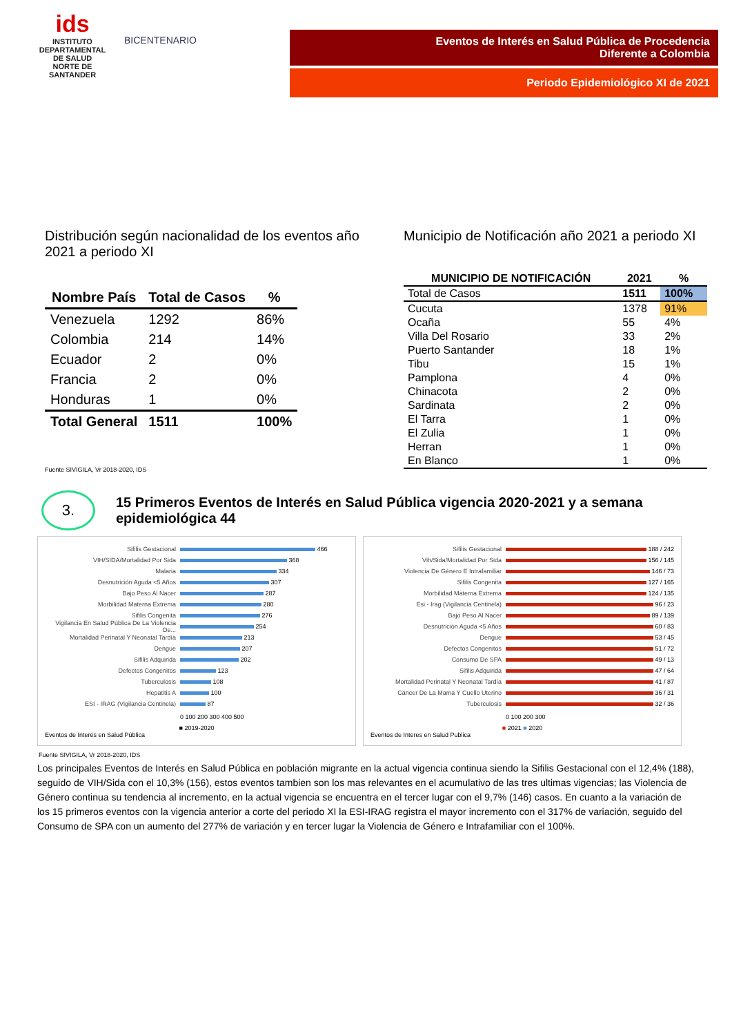ids
INSTITUTO DEPARTAMENTAL DE SALUD
NORTE DE SANTANDER
BICENTENARIO Eventos de Interés en Salud Pública de Procedencia
Diferente a Colombia
Periodo Epidemiológico XI de 2021
Distribución según nacionalidad de los eventos año 2021 a periodo XI
| Nombre País | Total de Casos | % |
| --- | --- | --- |
| Venezuela | 1292 | 86% |
| Colombia | 214 | 14% |
| Ecuador | 2 | 0% |
| Francia | 2 | 0% |
| Honduras | 1 | 0% |
| Total General | 1511 | 100% |
Fuente SIVIGILA, Vr 2018-2020, IDS
Municipio de Notificación año 2021 a periodo XI
| MUNICIPIO DE NOTIFICACIÓN | 2021 | % |
| --- | --- | --- |
| Total de Casos | 1511 | 100% |
| Cucuta | 1378 | 91% |
| Ocaña | 55 | 4% |
| Villa Del Rosario | 33 | 2% |
| Puerto Santander | 18 | 1% |
| Tibu | 15 | 1% |
| Pamplona | 4 | 0% |
| Chinacota | 2 | 0% |
| Sardinata | 2 | 0% |
| El Tarra | 1 | 0% |
| El Zulia | 1 | 0% |
| Herran | 1 | 0% |
| En Blanco | 1 | 0% |
3.
15 Primeros Eventos de Interés en Salud Pública vigencia 2020-2021 y a semana epidemiológica 44
Sifilis Gestacional 466
VIH/SIDA/Mortalidad Por Sida 368
Malaria 334
Desnutrición Aguda <5 Años 307
Bajo Peso Al Nacer 287
Morbilidad Materna Extrema 280
Sifilis Congenita 276
Vigilancia En Salud Pública De La Violencia De... 254
Mortalidad Perinatal Y Neonatal Tardía 213
Dengue 207
Sifilis Adquirida 202
Defectos Congenitos 123
Tuberculosis 108
Hepatitis A 100
ESI - IRAG (Vigilancia Centinela) 87
0 100 200 300 400 500
■ 2019-2020
Eventos de Interés en Salud Pública
Sifilis Gestacional 188 / 242
Vih/Sida/Mortalidad Por Sida 156 / 145
Violencia De Género E Intrafamiliar 146 / 73
Sifilis Congenita 127 / 165
Morbilidad Materna Extrema 124 / 135
Esi - Irag (Vigilancia Centinela) 96 / 23
Bajo Peso Al Nacer 89 / 139
Desnutrición Aguda <5 Años 60 / 83
Dengue 53 / 45
Defectos Congenitos 51 / 72
Consumo De SPA 49 / 13
Sifilis Adquirida 47 / 64
Mortalidad Perinatal Y Neonatal Tardía 41 / 87
Cáncer De La Mama Y Cuello Uterino 36 / 31
Tuberculosis 32 / 36
0 100 200 300
■ 2021 ■ 2020
Eventos de Interes en Salud Publica
Fuente SIVIGILA, Vr 2018-2020, IDS
Los principales Eventos de Interés en Salud Pública en población migrante en la actual vigencia continua siendo la Sifilis Gestacional con el 12,4% (188), seguido de VIH/Sida con el 10,3% (156), estos eventos tambien son los mas relevantes en el acumulativo de las tres ultimas vigencias; las Violencia de Género continua su tendencia al incremento, en la actual vigencia se encuentra en el tercer lugar con el 9,7% (146) casos. En cuanto a la variación de los 15 primeros eventos con la vigencia anterior a corte del periodo XI la ESI-IRAG registra el mayor incremento con el 317% de variación, seguido del Consumo de SPA con un aumento del 277% de variación y en tercer lugar la Violencia de Género e Intrafamiliar con el 100%.